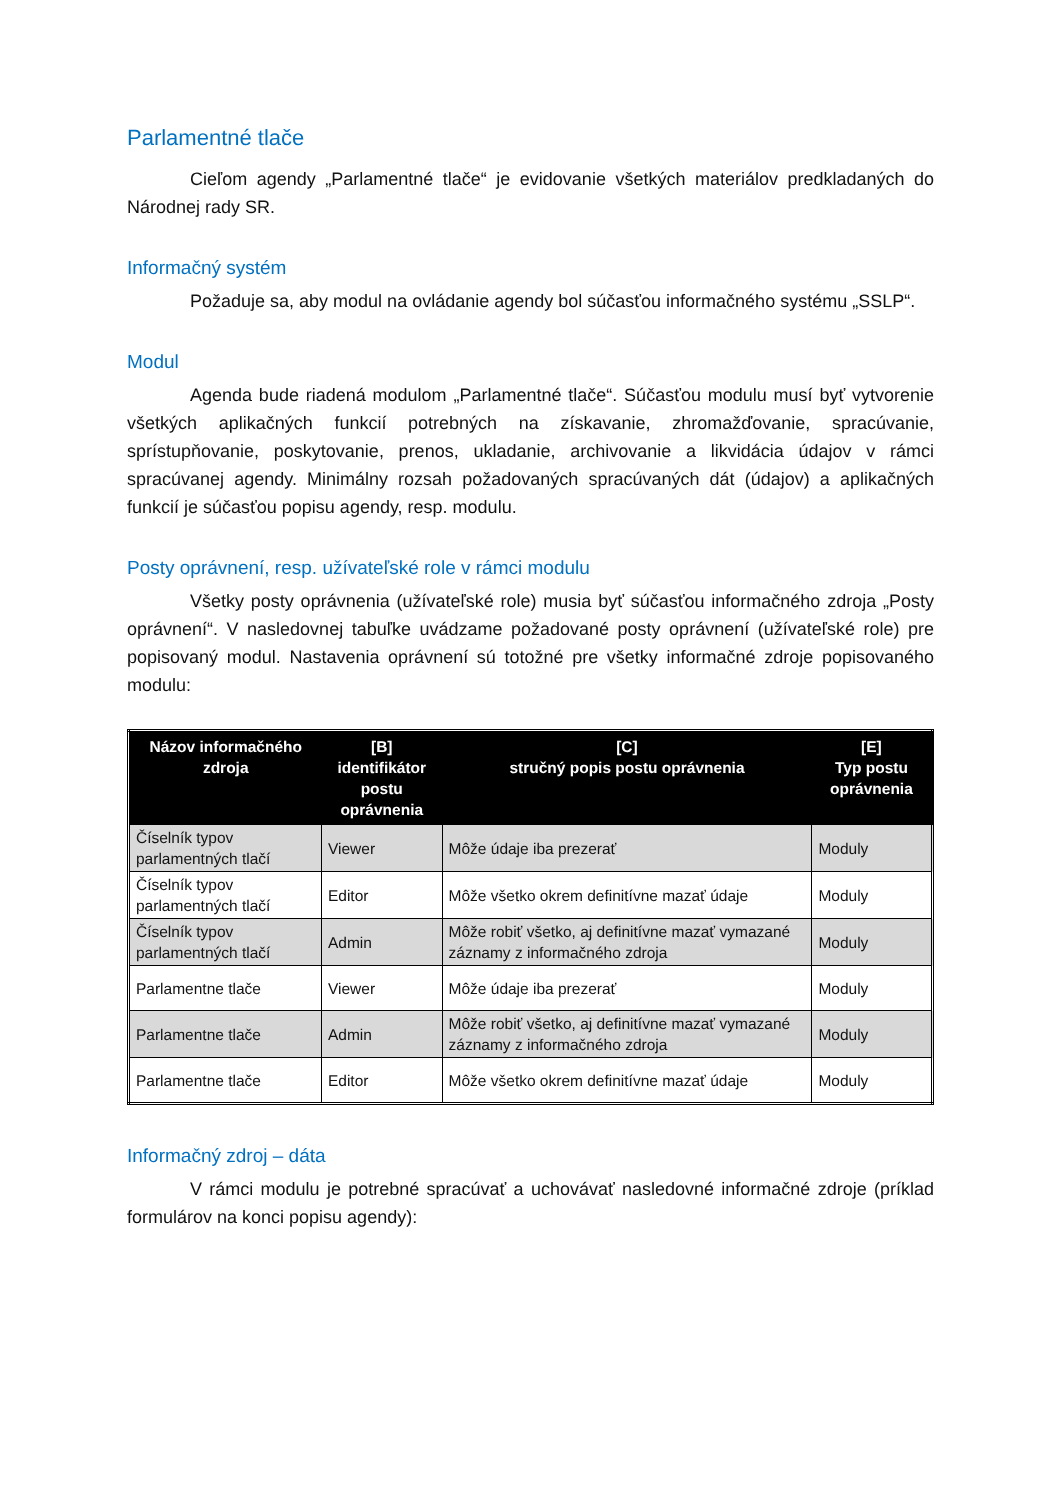Parlamentné tlače
Cieľom agendy „Parlamentné tlače“ je evidovanie všetkých materiálov predkladaných do Národnej rady SR.
Informačný systém
Požaduje sa, aby modul na ovládanie agendy bol súčasťou informačného systému „SSLP“.
Modul
Agenda bude riadená modulom „Parlamentné tlače“. Súčasťou modulu musí byť vytvorenie všetkých aplikačných funkcií potrebných na získavanie, zhromažďovanie, spracúvanie, sprístupňovanie, poskytovanie, prenos, ukladanie, archivovanie a likvidácia údajov v rámci spracúvanej agendy. Minimálny rozsah požadovaných spracúvaných dát (údajov) a aplikačných funkcií je súčasťou popisu agendy, resp. modulu.
Posty oprávnení, resp. užívateľské role v rámci modulu
Všetky posty oprávnenia (užívateľské role) musia byť súčasťou informačného zdroja „Posty oprávnení“. V nasledovnej tabuľke uvádzame požadované posty oprávnení (užívateľské role) pre popisovaný modul. Nastavenia oprávnení sú totožné pre všetky informačné zdroje popisovaného modulu:
| Názov informačného zdroja | [B] identifikátor postu oprávnenia | [C] stručný popis postu oprávnenia | [E] Typ postu oprávnenia |
| --- | --- | --- | --- |
| Číselník typov parlamentných tlačí | Viewer | Môže údaje iba prezerať | Moduly |
| Číselník typov parlamentných tlačí | Editor | Môže všetko okrem definitívne mazať údaje | Moduly |
| Číselník typov parlamentných tlačí | Admin | Môže robiť všetko, aj definitívne mazať vymazané záznamy z informačného zdroja | Moduly |
| Parlamentne tlače | Viewer | Môže údaje iba prezerať | Moduly |
| Parlamentne tlače | Admin | Môže robiť všetko, aj definitívne mazať vymazané záznamy z informačného zdroja | Moduly |
| Parlamentne tlače | Editor | Môže všetko okrem definitívne mazať údaje | Moduly |
Informačný zdroj – dáta
V rámci modulu je potrebné spracúvať a uchovávať nasledovné informačné zdroje (príklad formulárov na konci popisu agendy):